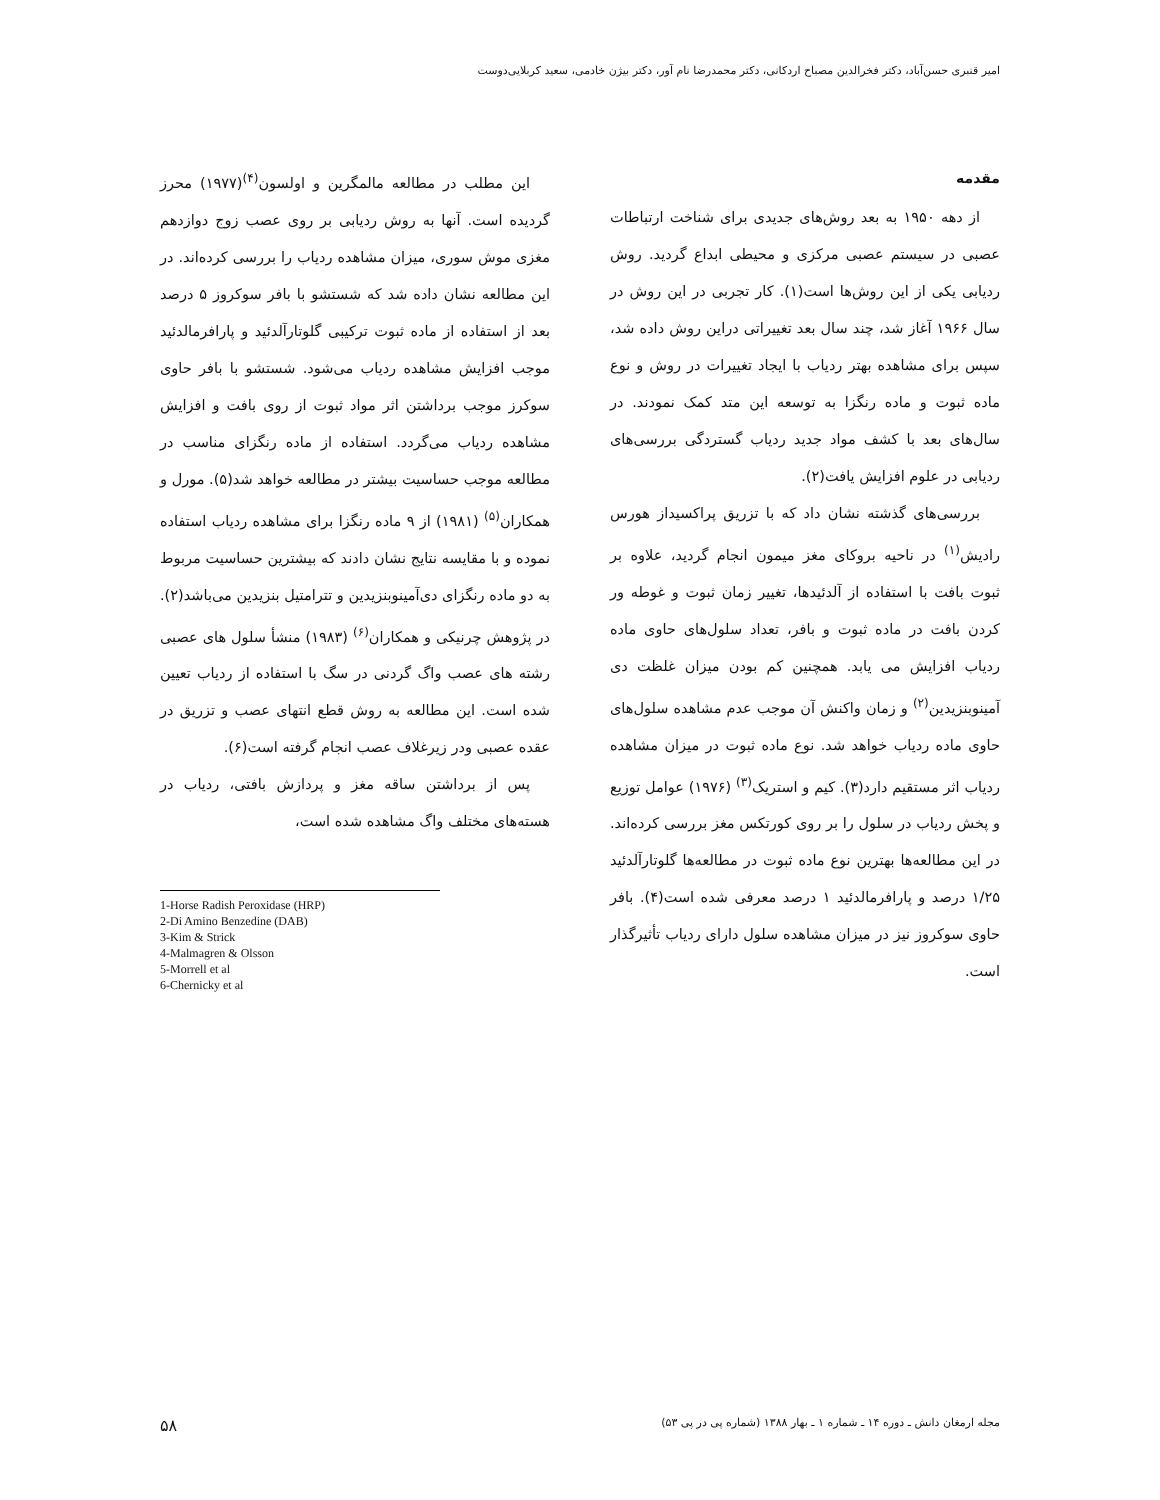امیر قنبری حسن‌آباد، دکتر فخرالدین مصباح اردکانی، دکتر محمدرضا نام آور، دکتر بیژن خادمی، سعید کربلایی‌دوست
مقدمه
از دهه ۱۹۵۰ به بعد روش‌های جدیدی برای شناخت ارتباطات عصبی در سیستم عصبی مرکزی و محیطی ابداع گردید. روش ردیابی یکی از این روش‌ها است(۱). کار تجربی در این روش در سال ۱۹۶۶ آغاز شد، چند سال بعد تغییراتی دراین روش داده شد، سپس برای مشاهده بهتر ردیاب با ایجاد تغییرات در روش و نوع ماده ثبوت و ماده رنگزا به توسعه این متد کمک نمودند. در سال‌های بعد با کشف مواد جدید ردیاب گستردگی بررسی‌های ردیابی در علوم افزایش یافت(۲).
بررسی‌های گذشته نشان داد که با تزریق پراکسیداز هورس رادیش<sup>(۱)</sup> در ناحیه بروکای مغز میمون انجام گردید، علاوه بر ثبوت بافت با استفاده از آلدئیدها، تغییر زمان ثبوت و غوطه ور کردن بافت در ماده ثبوت و بافر، تعداد سلول‌های حاوی ماده ردیاب افزایش می یابد. همچنین کم بودن میزان غلظت دی آمینوبنزیدین<sup>(۲)</sup> و زمان واکنش آن موجب عدم مشاهده سلول‌های حاوی ماده ردیاب خواهد شد. نوع ماده ثبوت در میزان مشاهده ردیاب اثر مستقیم دارد(۳). کیم و استریک<sup>(۳)</sup> (۱۹۷۶) عوامل توزیع و پخش ردیاب در سلول را بر روی کورتکس مغز بررسی کرده‌اند. در این مطالعه‌ها بهترین نوع ماده ثبوت در مطالعه‌ها گلوتارآلدئید ۱/۲۵ درصد و پارافرمالدئید ۱ درصد معرفی شده است(۴). بافر حاوی سوکروز نیز در میزان مشاهده سلول دارای ردیاب تأثیرگذار است.
این مطلب در مطالعه مالمگرین و اولسون<sup>(۴)</sup>(۱۹۷۷) محرز گردیده است. آنها به روش ردیابی بر روی عصب زوج دوازدهم مغزی موش سوری، میزان مشاهده ردیاب را بررسی کرده‌اند. در این مطالعه نشان داده شد که شستشو با بافر سوکروز ۵ درصد بعد از استفاده از ماده ثبوت ترکیبی گلوتارآلدئید و پارافرمالدئید موجب افزایش مشاهده ردیاب می‌شود. شستشو با بافر حاوی سوکرز موجب برداشتن اثر مواد ثبوت از روی بافت و افزایش مشاهده ردیاب می‌گردد. استفاده از ماده رنگزای مناسب در مطالعه موجب حساسیت بیشتر در مطالعه خواهد شد(۵). مورل و همکاران<sup>(۵)</sup> (۱۹۸۱) از ۹ ماده رنگزا برای مشاهده ردیاب استفاده نموده و با مقایسه نتایج نشان دادند که بیشترین حساسیت مربوط به دو ماده رنگزای دی‌آمینوبنزیدین و تترامتیل بنزیدین می‌باشد(۲). در پژوهش چرنیکی و همکاران<sup>(۶)</sup> (۱۹۸۳) منشأ سلول های عصبی رشته های عصب واگ گردنی در سگ با استفاده از ردیاب تعیین شده است. این مطالعه به روش قطع انتهای عصب و تزریق در عقده عصبی ودر زیرغلاف عصب انجام گرفته است(۶).
پس از برداشتن ساقه مغز و پردازش بافتی، ردیاب در هسته‌های مختلف واگ مشاهده شده است،
1-Horse Radish Peroxidase (HRP)
2-Di Amino Benzedine (DAB)
3-Kim & Strick
4-Malmagren & Olsson
5-Morrell et al
6-Chernicky et al
مجله ارمغان دانش ـ دوره ۱۴ ـ شماره ۱ ـ بهار ۱۳۸۸ (شماره پی در پی ۵۳) ۵۸